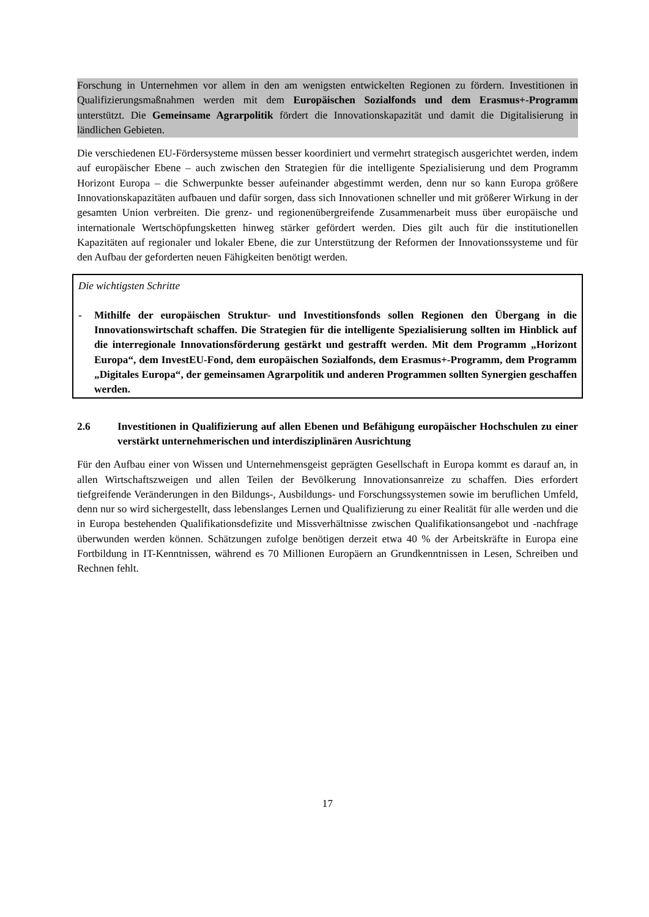Forschung in Unternehmen vor allem in den am wenigsten entwickelten Regionen zu fördern. Investitionen in Qualifizierungsmaßnahmen werden mit dem Europäischen Sozialfonds und dem Erasmus+-Programm unterstützt. Die Gemeinsame Agrarpolitik fördert die Innovationskapazität und damit die Digitalisierung in ländlichen Gebieten.
Die verschiedenen EU-Fördersysteme müssen besser koordiniert und vermehrt strategisch ausgerichtet werden, indem auf europäischer Ebene – auch zwischen den Strategien für die intelligente Spezialisierung und dem Programm Horizont Europa – die Schwerpunkte besser aufeinander abgestimmt werden, denn nur so kann Europa größere Innovationskapazitäten aufbauen und dafür sorgen, dass sich Innovationen schneller und mit größerer Wirkung in der gesamten Union verbreiten. Die grenz- und regionenübergreifende Zusammenarbeit muss über europäische und internationale Wertschöpfungsketten hinweg stärker gefördert werden. Dies gilt auch für die institutionellen Kapazitäten auf regionaler und lokaler Ebene, die zur Unterstützung der Reformen der Innovationssysteme und für den Aufbau der geforderten neuen Fähigkeiten benötigt werden.
Die wichtigsten Schritte
- Mithilfe der europäischen Struktur- und Investitionsfonds sollen Regionen den Übergang in die Innovationswirtschaft schaffen. Die Strategien für die intelligente Spezialisierung sollten im Hinblick auf die interregionale Innovationsförderung gestärkt und gestrafft werden. Mit dem Programm „Horizont Europa“, dem InvestEU-Fond, dem europäischen Sozialfonds, dem Erasmus+-Programm, dem Programm „Digitales Europa“, der gemeinsamen Agrarpolitik und anderen Programmen sollten Synergien geschaffen werden.
2.6 Investitionen in Qualifizierung auf allen Ebenen und Befähigung europäischer Hochschulen zu einer verstärkt unternehmerischen und interdisziplinären Ausrichtung
Für den Aufbau einer von Wissen und Unternehmensgeist geprägten Gesellschaft in Europa kommt es darauf an, in allen Wirtschaftszweigen und allen Teilen der Bevölkerung Innovationsanreize zu schaffen. Dies erfordert tiefgreifende Veränderungen in den Bildungs-, Ausbildungs- und Forschungssystemen sowie im beruflichen Umfeld, denn nur so wird sichergestellt, dass lebenslanges Lernen und Qualifizierung zu einer Realität für alle werden und die in Europa bestehenden Qualifikationsdefizite und Missverhältnisse zwischen Qualifikationsangebot und -nachfrage überwunden werden können. Schätzungen zufolge benötigen derzeit etwa 40 % der Arbeitskräfte in Europa eine Fortbildung in IT-Kenntnissen, während es 70 Millionen Europäern an Grundkenntnissen in Lesen, Schreiben und Rechnen fehlt.
17